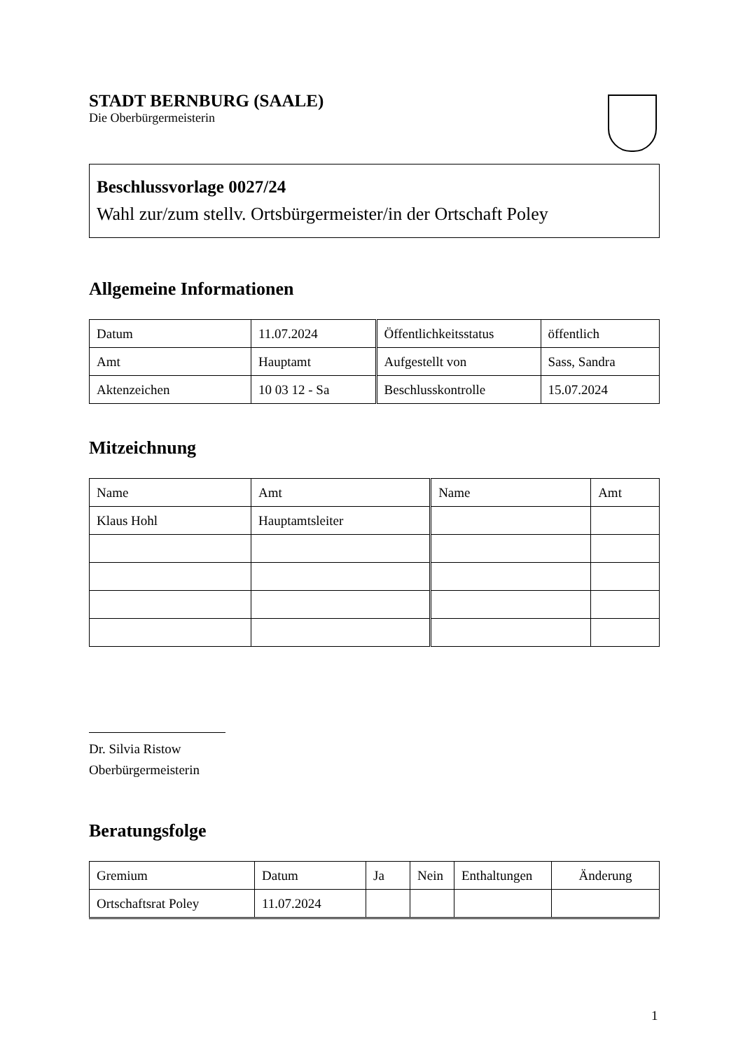STADT BERNBURG (SAALE)
Die Oberbürgermeisterin
Beschlussvorlage 0027/24
Wahl zur/zum stellv. Ortsbürgermeister/in der Ortschaft Poley
Allgemeine Informationen
| Datum | 11.07.2024 | Öffentlichkeitsstatus | öffentlich |
| Amt | Hauptamt | Aufgestellt von | Sass, Sandra |
| Aktenzeichen | 10 03 12 - Sa | Beschlusskontrolle | 15.07.2024 |
Mitzeichnung
| Name | Amt | Name | Amt |
| --- | --- | --- | --- |
| Klaus Hohl | Hauptamtsleiter | | |
Dr. Silvia Ristow
Oberbürgermeisterin
Beratungsfolge
| Gremium | Datum | Ja | Nein | Enthaltungen | Änderung |
| --- | --- | --- | --- | --- | --- |
| Ortschaftsrat Poley | 11.07.2024 | | | | |
1